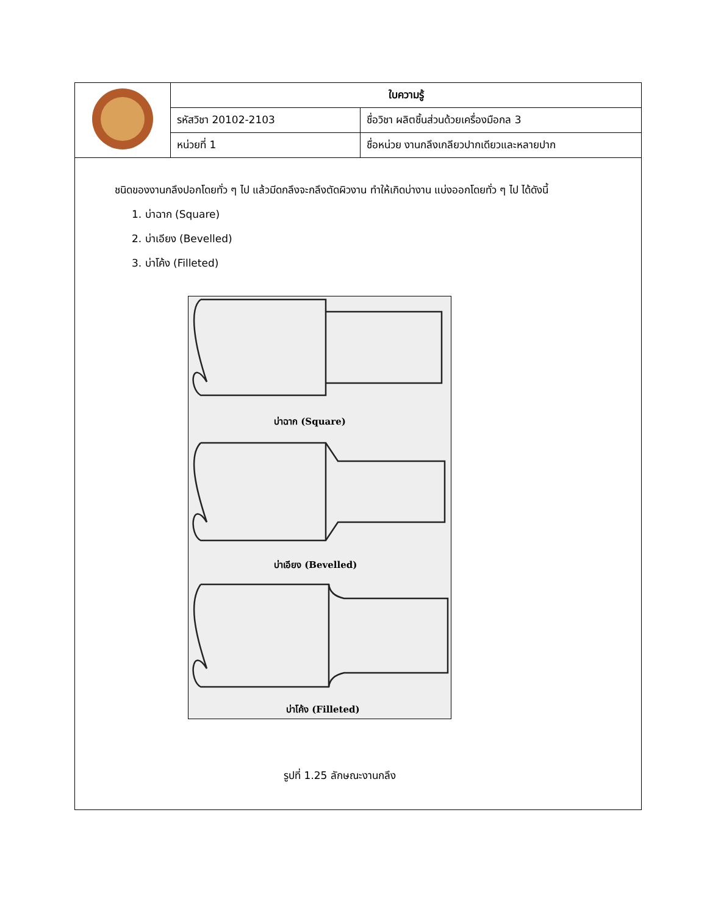| | ใบความรู้ | |
| | รหัสวิชา 20102-2103 | ชื่อวิชา ผลิตชิ้นส่วนด้วยเครื่องมือกล 3 |
| | หน่วยที่ 1 | ชื่อหน่วย งานกลึงเกลียวปากเดียวและหลายปาก |
ชนิดของงานกลึงปอกโดยทั่ว ๆ ไป แล้วมีดกลึงจะกลึงตัดผิวงาน ทำให้เกิดบ่างาน แบ่งออกโดยทั่ว ๆ ไป ได้ดังนี้
1. บ่าฉาก (Square)
2. บ่าเอียง (Bevelled)
3. บ่าโค้ง (Filleted)
บ่าฉาก (Square)
บ่าเอียง (Bevelled)
บ่าโค้ง (Filleted)
รูปที่ 1.25 ลักษณะงานกลึง